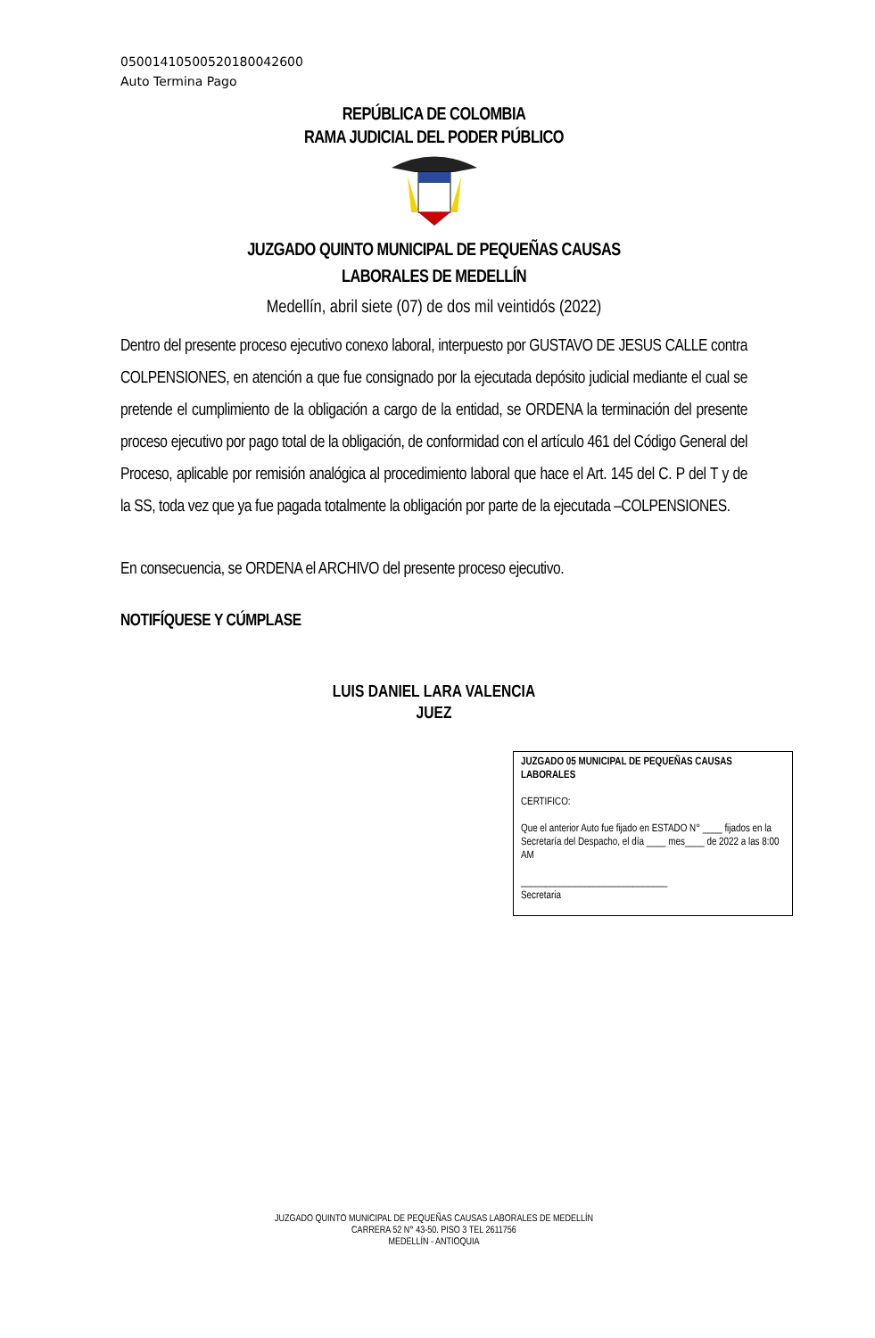05001410500520180042600
Auto Termina Pago
REPÚBLICA DE COLOMBIA
RAMA JUDICIAL DEL PODER PÚBLICO
JUZGADO QUINTO MUNICIPAL DE PEQUEÑAS CAUSAS
LABORALES DE MEDELLÍN
Medellín, abril siete (07) de dos mil veintidós (2022)
Dentro del presente proceso ejecutivo conexo laboral, interpuesto por GUSTAVO DE JESUS CALLE contra COLPENSIONES, en atención a que fue consignado por la ejecutada depósito judicial mediante el cual se pretende el cumplimiento de la obligación a cargo de la entidad, se ORDENA la terminación del presente proceso ejecutivo por pago total de la obligación, de conformidad con el artículo 461 del Código General del Proceso, aplicable por remisión analógica al procedimiento laboral que hace el Art. 145 del C. P del T y de la SS, toda vez que ya fue pagada totalmente la obligación por parte de la ejecutada –COLPENSIONES.
En consecuencia, se ORDENA el ARCHIVO del presente proceso ejecutivo.
NOTIFÍQUESE Y CÚMPLASE
LUIS DANIEL LARA VALENCIA
JUEZ
JUZGADO 05 MUNICIPAL DE PEQUEÑAS CAUSAS LABORALES
CERTIFICO:
Que el anterior Auto fue fijado en ESTADO N° ____ fijados en la Secretaría del Despacho, el día ____ mes____ de 2022 a las 8:00 AM
______________________________
Secretaria
JUZGADO QUINTO MUNICIPAL DE PEQUEÑAS CAUSAS LABORALES DE MEDELLÍN
CARRERA 52 N° 43-50. PISO 3 TEL 2611756
MEDELLÍN - ANTIOQUIA